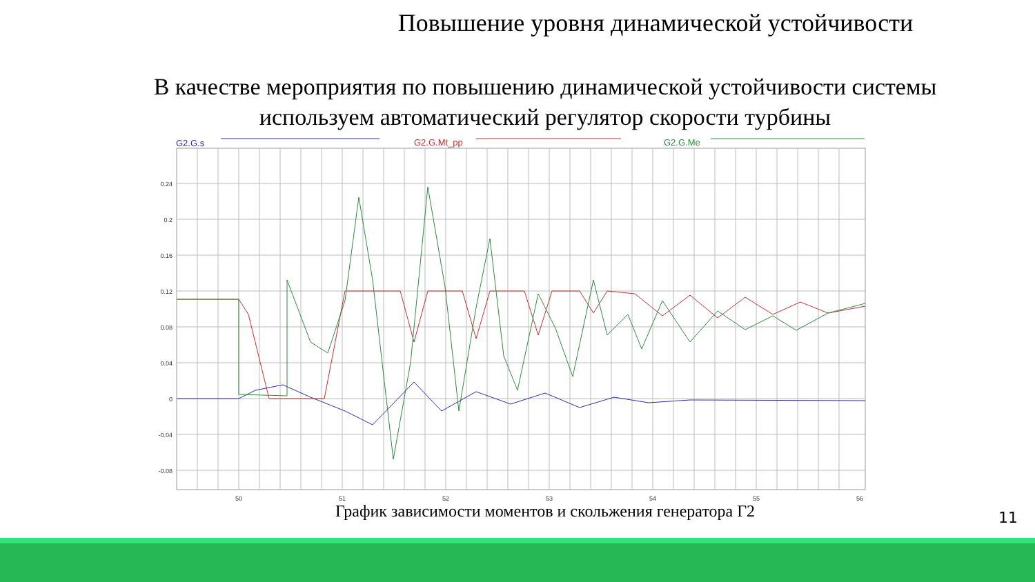Повышение уровня динамической устойчивости
В качестве мероприятия по повышению динамической устойчивости системы используем автоматический регулятор скорости турбины
G2.G.s
G2.G.Mt_pp
G2.G.Me
0.24
0.2
0.16
0.12
0.08
0.04
0
-0.04
-0.08
50
51
52
53
54
55
56
График зависимости моментов и скольжения генератора Г2 11